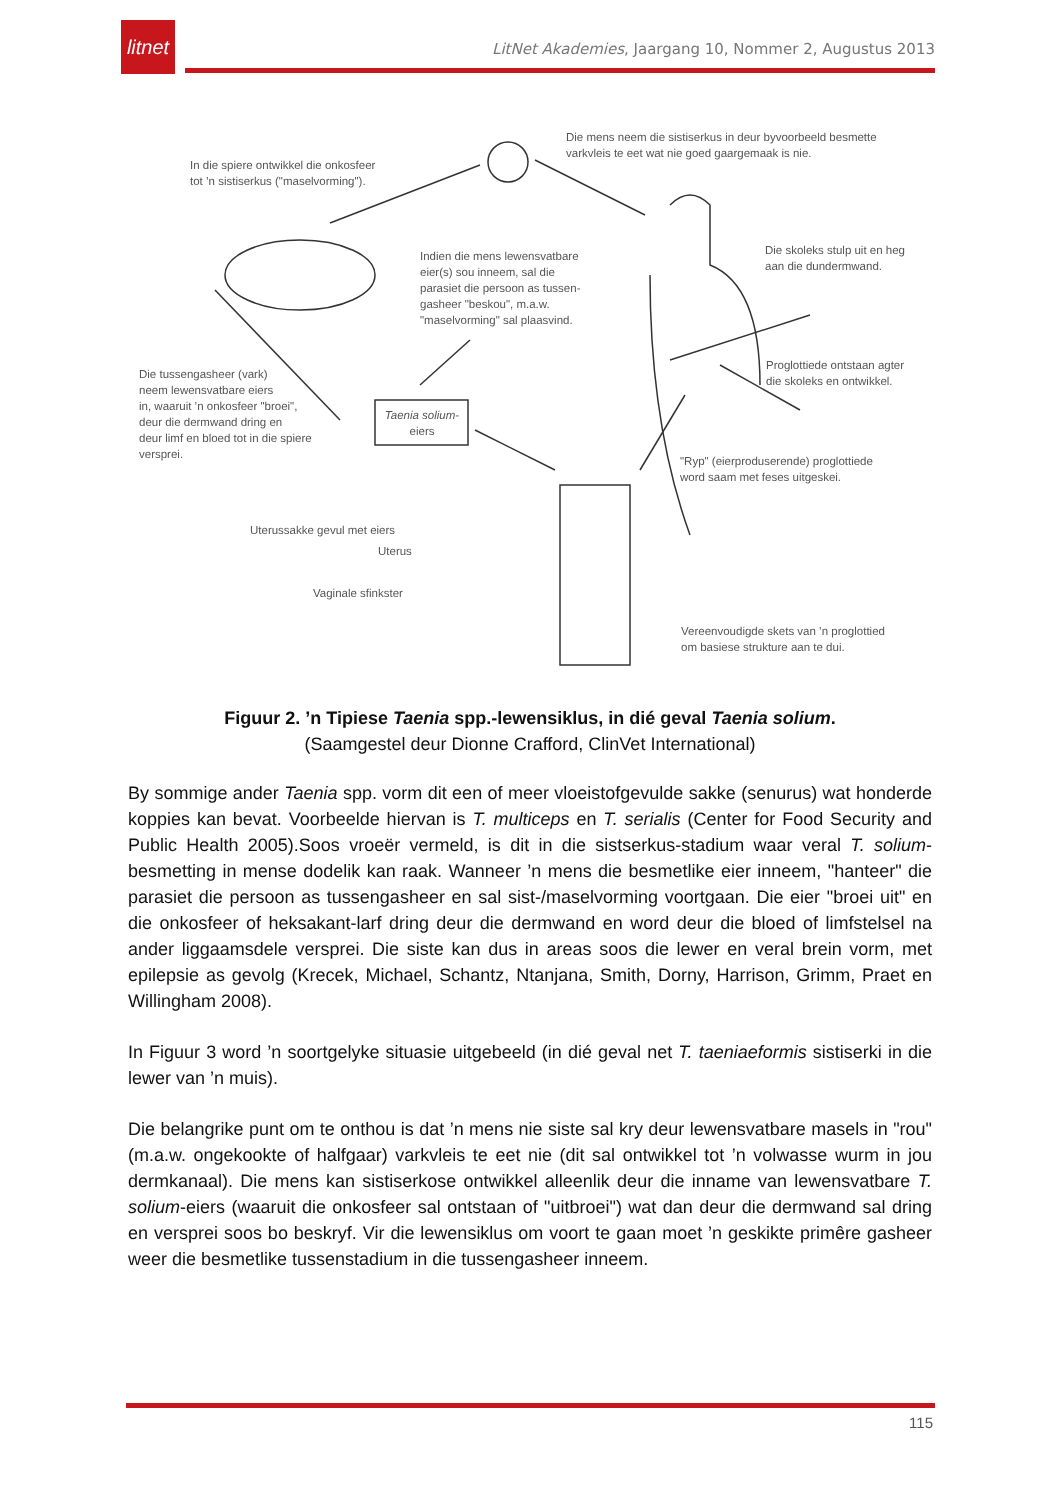litnet
LitNet Akademies, Jaargang 10, Nommer 2, Augustus 2013
In die spiere ontwikkel die onkosfeer
tot ’n sistiserkus ("maselvorming").
Die mens neem die sistiserkus in deur byvoorbeeld besmette
varkvleis te eet wat nie goed gaargemaak is nie.
Indien die mens lewensvatbare
eier(s) sou inneem, sal die
parasiet die persoon as tussen-
gasheer "beskou", m.a.w.
"maselvorming" sal plaasvind.
Die skoleks stulp uit en heg
aan die dundermwand.
Die tussengasheer (vark)
neem lewensvatbare eiers
in, waaruit ’n onkosfeer "broei",
deur die dermwand dring en
deur limf en bloed tot in die spiere
versprei.
Taenia solium-
eiers
Proglottiede ontstaan agter
die skoleks en ontwikkel.
"Ryp" (eierproduserende) proglottiede
word saam met feses uitgeskei.
Uterussakke gevul met eiers
Uterus
Vaginale sfinkster
Vereenvoudigde skets van ’n proglottied
om basiese strukture aan te dui.
Figuur 2. ’n Tipiese Taenia spp.-lewensiklus, in dié geval Taenia solium.
(Saamgestel deur Dionne Crafford, ClinVet International)
By sommige ander Taenia spp. vorm dit een of meer vloeistofgevulde sakke (senurus) wat honderde koppies kan bevat. Voorbeelde hiervan is T. multiceps en T. serialis (Center for Food Security and Public Health 2005).Soos vroeër vermeld, is dit in die sistserkus-stadium waar veral T. solium-besmetting in mense dodelik kan raak. Wanneer ’n mens die besmetlike eier inneem, "hanteer" die parasiet die persoon as tussengasheer en sal sist-/maselvorming voortgaan. Die eier "broei uit" en die onkosfeer of heksakant-larf dring deur die dermwand en word deur die bloed of limfstelsel na ander liggaamsdele versprei. Die siste kan dus in areas soos die lewer en veral brein vorm, met epilepsie as gevolg (Krecek, Michael, Schantz, Ntanjana, Smith, Dorny, Harrison, Grimm, Praet en Willingham 2008).
In Figuur 3 word ’n soortgelyke situasie uitgebeeld (in dié geval net T. taeniaeformis sistiserki in die lewer van ’n muis).
Die belangrike punt om te onthou is dat ’n mens nie siste sal kry deur lewensvatbare masels in "rou" (m.a.w. ongekookte of halfgaar) varkvleis te eet nie (dit sal ontwikkel tot ’n volwasse wurm in jou dermkanaal). Die mens kan sistiserkose ontwikkel alleenlik deur die inname van lewensvatbare T. solium-eiers (waaruit die onkosfeer sal ontstaan of "uitbroei") wat dan deur die dermwand sal dring en versprei soos bo beskryf. Vir die lewensiklus om voort te gaan moet ’n geskikte primêre gasheer weer die besmetlike tussenstadium in die tussengasheer inneem.
115